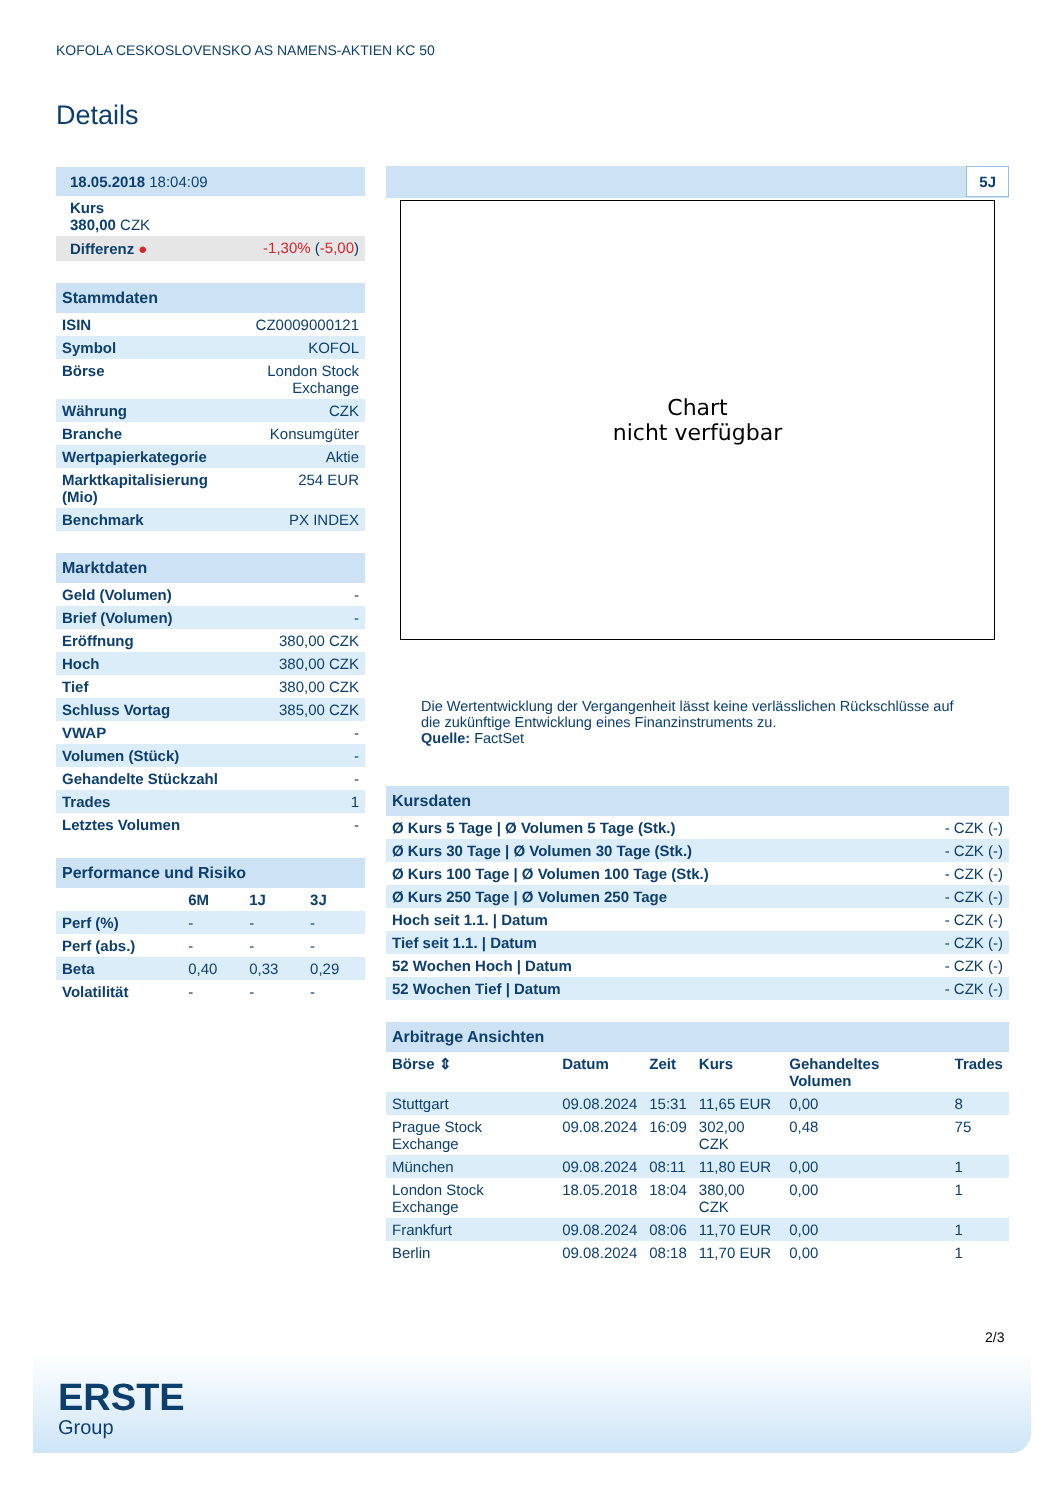KOFOLA CESKOSLOVENSKO AS NAMENS-AKTIEN KC 50
Details
| 18.05.2018 18:04:09 | |
| Kurs 380,00 CZK | |
| Differenz ● | -1,30% ( -5,00 ) |
Stammdaten
| ISIN | CZ0009000121 |
| Symbol | KOFOL |
| Börse | London Stock Exchange |
| Währung | CZK |
| Branche | Konsumgüter |
| Wertpapierkategorie | Aktie |
| Marktkapitalisierung (Mio) | 254 EUR |
| Benchmark | PX INDEX |
Marktdaten
| Geld (Volumen) | - |
| Brief (Volumen) | - |
| Eröffnung | 380,00 CZK |
| Hoch | 380,00 CZK |
| Tief | 380,00 CZK |
| Schluss Vortag | 385,00 CZK |
| VWAP | - |
| Volumen (Stück) | - |
| Gehandelte Stückzahl | - |
| Trades | 1 |
| Letztes Volumen | - |
Performance und Risiko
| | 6M | 1J | 3J |
| --- | --- | --- | --- |
| Perf (%) | - | - | - |
| Perf (abs.) | - | - | - |
| Beta | 0,40 | 0,33 | 0,29 |
| Volatilität | - | - | - |
5J
Chart
nicht verfügbar
Die Wertentwicklung der Vergangenheit lässt keine verlässlichen Rückschlüsse auf die zukünftige Entwicklung eines Finanzinstruments zu.
Quelle: FactSet
Kursdaten
| Ø Kurs 5 Tage / Ø Volumen 5 Tage (Stk.) | - CZK (-) |
| Ø Kurs 30 Tage / Ø Volumen 30 Tage (Stk.) | - CZK (-) |
| Ø Kurs 100 Tage / Ø Volumen 100 Tage (Stk.) | - CZK (-) |
| Ø Kurs 250 Tage / Ø Volumen 250 Tage | - CZK (-) |
| Hoch seit 1.1. / Datum | - CZK (-) |
| Tief seit 1.1. / Datum | - CZK (-) |
| 52 Wochen Hoch / Datum | - CZK (-) |
| 52 Wochen Tief / Datum | - CZK (-) |
Arbitrage Ansichten
| Börse ⇕ | Datum | Zeit | Kurs | Gehandeltes Volumen | Trades |
| --- | --- | --- | --- | --- | --- |
| Stuttgart | 09.08.2024 | 15:31 | 11,65 EUR | 0,00 | 8 |
| Prague Stock Exchange | 09.08.2024 | 16:09 | 302,00 CZK | 0,48 | 75 |
| München | 09.08.2024 | 08:11 | 11,80 EUR | 0,00 | 1 |
| London Stock Exchange | 18.05.2018 | 18:04 | 380,00 CZK | 0,00 | 1 |
| Frankfurt | 09.08.2024 | 08:06 | 11,70 EUR | 0,00 | 1 |
| Berlin | 09.08.2024 | 08:18 | 11,70 EUR | 0,00 | 1 |
2/3
ERSTE
Group